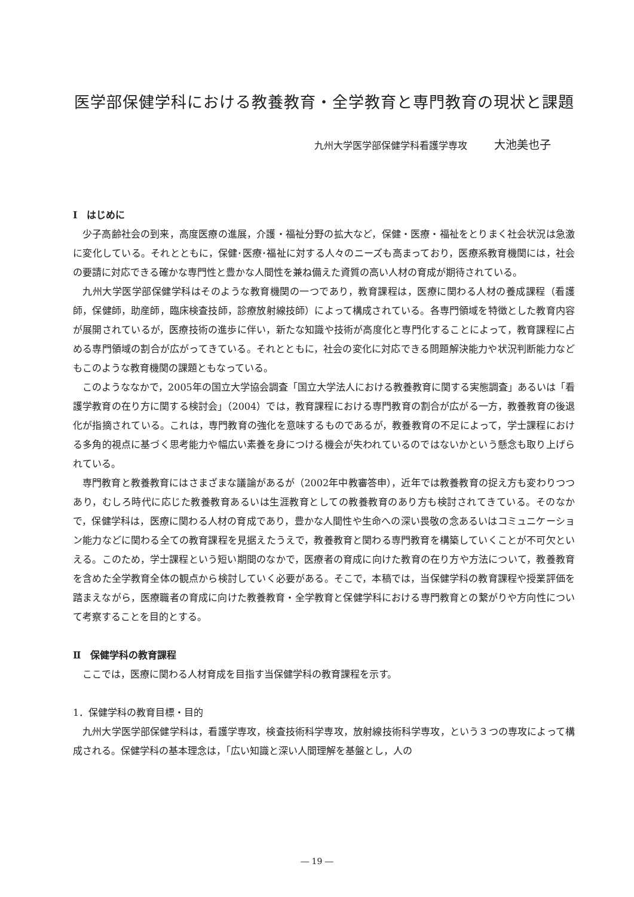医学部保健学科における教養教育・全学教育と専門教育の現状と課題
九州大学医学部保健学科看護学専攻 大池美也子
Ⅰ　はじめに
少子高齢社会の到来，高度医療の進展，介護・福祉分野の拡大など，保健・医療・福祉をとりまく社会状況は急激に変化している。それとともに，保健･医療･福祉に対する人々のニーズも高まっており，医療系教育機関には，社会の要請に対応できる確かな専門性と豊かな人間性を兼ね備えた資質の高い人材の育成が期待されている。
九州大学医学部保健学科はそのような教育機関の一つであり，教育課程は，医療に関わる人材の養成課程（看護師，保健師，助産師，臨床検査技師，診療放射線技師）によって構成されている。各専門領域を特徴とした教育内容が展開されているが，医療技術の進歩に伴い，新たな知識や技術が高度化と専門化することによって，教育課程に占める専門領域の割合が広がってきている。それとともに，社会の変化に対応できる問題解決能力や状況判断能力などもこのような教育機関の課題ともなっている。
このようななかで，2005年の国立大学協会調査「国立大学法人における教養教育に関する実態調査」あるいは「看護学教育の在り方に関する検討会」（2004）では，教育課程における専門教育の割合が広がる一方，教養教育の後退化が指摘されている。これは，専門教育の強化を意味するものであるが，教養教育の不足によって，学士課程における多角的視点に基づく思考能力や幅広い素養を身につける機会が失われているのではないかという懸念も取り上げられている。
専門教育と教養教育にはさまざまな議論があるが（2002年中教審答申），近年では教養教育の捉え方も変わりつつあり，むしろ時代に応じた教養教育あるいは生涯教育としての教養教育のあり方も検討されてきている。そのなかで，保健学科は，医療に関わる人材の育成であり，豊かな人間性や生命への深い畏敬の念あるいはコミュニケーション能力などに関わる全ての教育課程を見据えたうえで，教養教育と関わる専門教育を構築していくことが不可欠といえる。このため，学士課程という短い期間のなかで，医療者の育成に向けた教育の在り方や方法について，教養教育を含めた全学教育全体の観点から検討していく必要がある。そこで，本稿では，当保健学科の教育課程や授業評価を踏まえながら，医療職者の育成に向けた教養教育・全学教育と保健学科における専門教育との繋がりや方向性について考察することを目的とする。
Ⅱ　保健学科の教育課程
ここでは，医療に関わる人材育成を目指す当保健学科の教育課程を示す。
1．保健学科の教育目標・目的
九州大学医学部保健学科は，看護学専攻，検査技術科学専攻，放射線技術科学専攻，という３つの専攻によって構成される。保健学科の基本理念は，「広い知識と深い人間理解を基盤とし，人の
― 19 ―